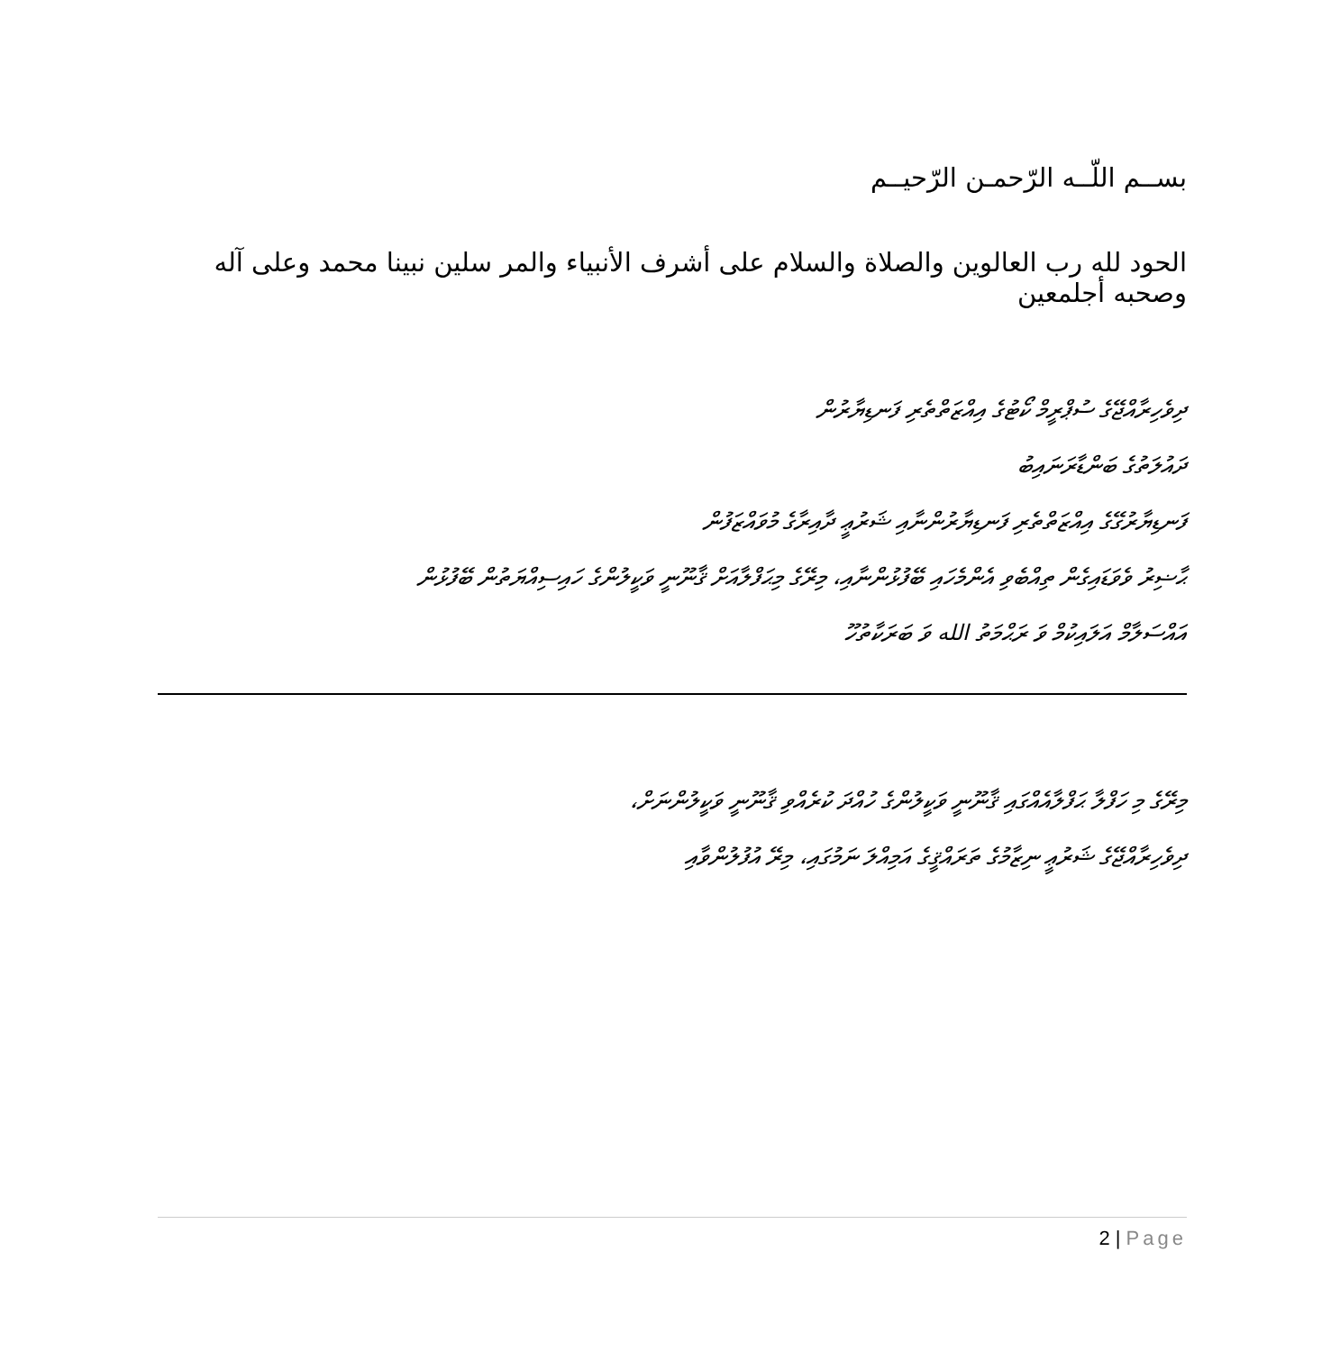بســم اللّــه الرّحمـن الرّحيــم
الحود لله رب العالوين والصلاة والسلام على أشرف الأنبياء والمر سلين نبينا محمد وعلى آله وصحبه أجلمعين
ދިވެހިރާއްޖޭގެ ސުޕްރީމް ކޯޓުގެ އިއްޒަތްތެރި ފަނޑިޔާރުން
ދައުލަތުގެ ބަންޑާރަނައިބު
ފަނޑިޔާރުގޭގެ އިއްޒަތްތެރި ފަނޑިޔާރުންނާއި ޝަރުޢީ ދާއިރާގެ މުވައްޒަފުން
ޙާޟިރު ވެވަޑައިގެން ތިއްބެވި އެންމެހައި ބޭފުޅުންނާއި، މިރޭގެ މިޙަފްލާއަށް ޤާނޫނީ ވަކީލުންގެ ހައިސިއްޔަތުން ބޭފުޅުން
އައްސަލާމް އަލައިކުމް ވަ ރަޙްމަތު الله ވަ ބަރަކާތުހޫ
މިރޭގެ މި ހަފްލާ ޙަފްލާއެއްގައި ޤާނޫނީ ވަކީލުންގެ ހުއްދަ ކުރެއްވި ޤާނޫނީ ވަކީލުންނަށް،
ދިވެހިރާއްޖޭގެ ޝަރުޢީ ނިޒާމުގެ ތަރައްޤީގެ އަމިއްލަ ނަމުގައި، މިރޭ އުފުލުންވާއި
2 | Page